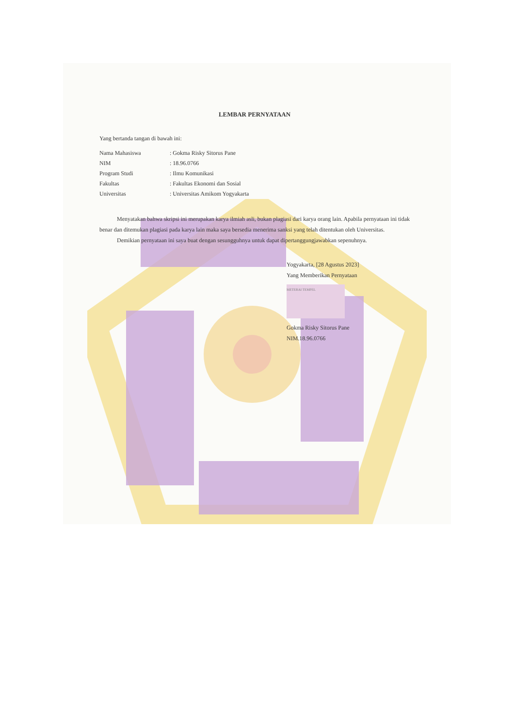LEMBAR PERNYATAAN
Yang bertanda tangan di bawah ini:
| Nama Mahasiswa | : Gokma Risky Sitorus Pane |
| NIM | : 18.96.0766 |
| Program Studi | : Ilmu Komunikasi |
| Fakultas | : Fakultas Ekonomi dan Sosial |
| Universitas | : Universitas Amikom Yogyakarta |
   Menyatakan bahwa skripsi ini merupakan karya ilmiah asli, bukan plagiasi dari karya orang lain. Apabila pernyataan ini tidak benar dan ditemukan plagiasi pada karya lain maka saya bersedia menerima sanksi yang telah ditentukan oleh Universitas.
   Demikian pernyataan ini saya buat dengan sesungguhnya untuk dapat dipertanggungjawabkan sepenuhnya.
Yogyakarta, [28 Agustus 2023]
Yang Memberikan Pernyataan
METERAI TEMPEL
Gokma Risky Sitorus Pane
NIM.18.96.0766